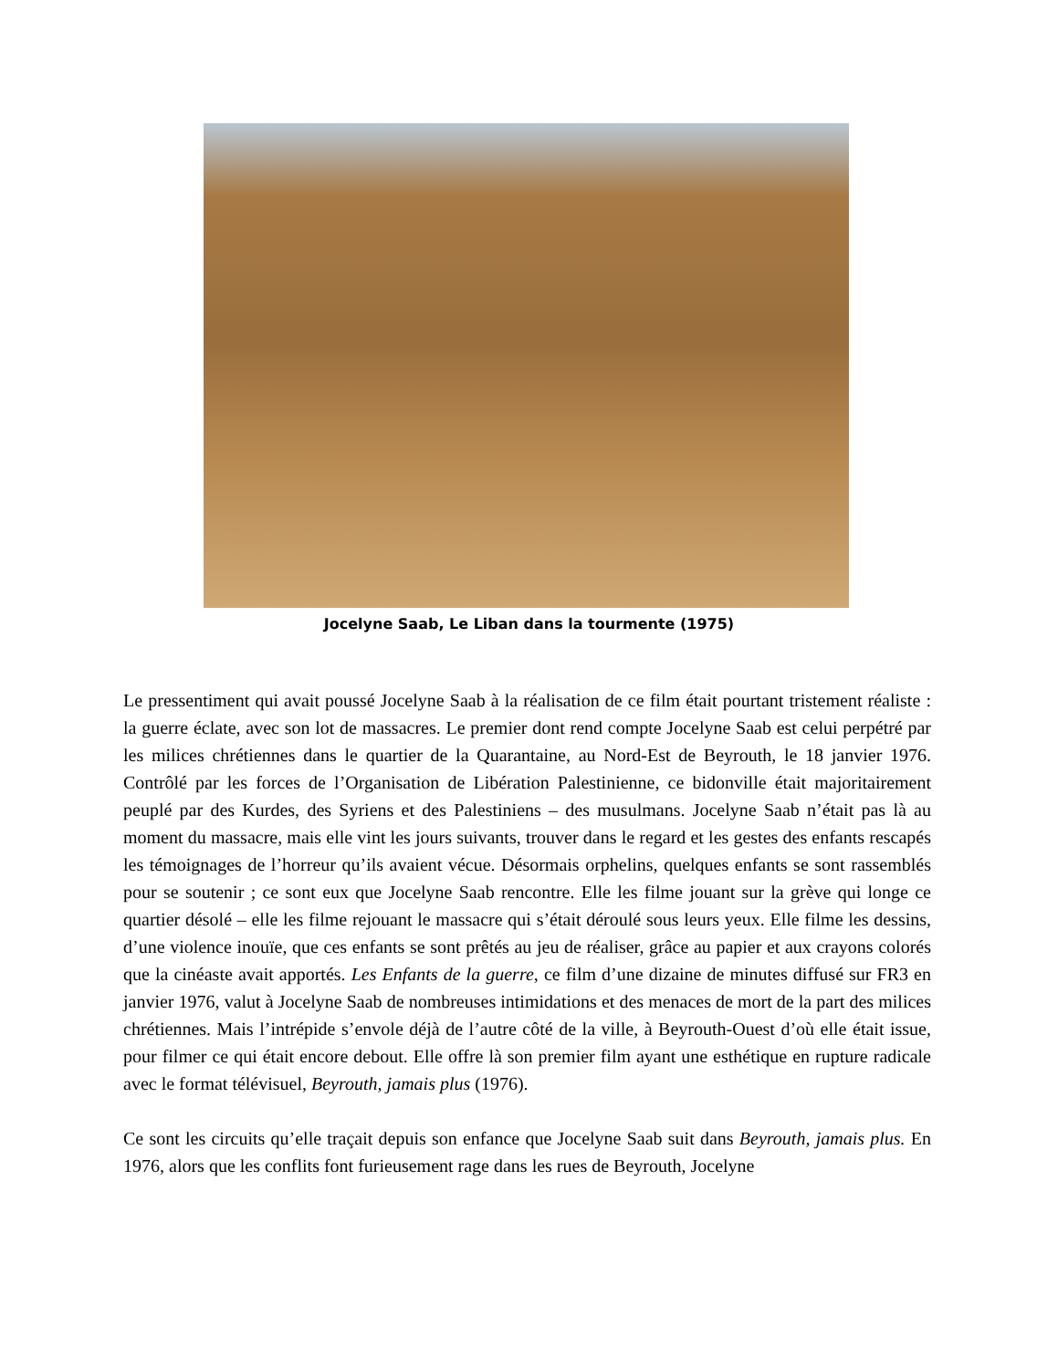Jocelyne Saab, Le Liban dans la tourmente (1975)
Le pressentiment qui avait poussé Jocelyne Saab à la réalisation de ce film était pourtant tristement réaliste : la guerre éclate, avec son lot de massacres. Le premier dont rend compte Jocelyne Saab est celui perpétré par les milices chrétiennes dans le quartier de la Quarantaine, au Nord-Est de Beyrouth, le 18 janvier 1976. Contrôlé par les forces de l’Organisation de Libération Palestinienne, ce bidonville était majoritairement peuplé par des Kurdes, des Syriens et des Palestiniens – des musulmans. Jocelyne Saab n’était pas là au moment du massacre, mais elle vint les jours suivants, trouver dans le regard et les gestes des enfants rescapés les témoignages de l’horreur qu’ils avaient vécue. Désormais orphelins, quelques enfants se sont rassemblés pour se soutenir ; ce sont eux que Jocelyne Saab rencontre. Elle les filme jouant sur la grève qui longe ce quartier désolé – elle les filme rejouant le massacre qui s’était déroulé sous leurs yeux. Elle filme les dessins, d’une violence inouïe, que ces enfants se sont prêtés au jeu de réaliser, grâce au papier et aux crayons colorés que la cinéaste avait apportés. Les Enfants de la guerre, ce film d’une dizaine de minutes diffusé sur FR3 en janvier 1976, valut à Jocelyne Saab de nombreuses intimidations et des menaces de mort de la part des milices chrétiennes. Mais l’intrépide s’envole déjà de l’autre côté de la ville, à Beyrouth-Ouest d’où elle était issue, pour filmer ce qui était encore debout. Elle offre là son premier film ayant une esthétique en rupture radicale avec le format télévisuel, Beyrouth, jamais plus (1976).
Ce sont les circuits qu’elle traçait depuis son enfance que Jocelyne Saab suit dans Beyrouth, jamais plus. En 1976, alors que les conflits font furieusement rage dans les rues de Beyrouth, Jocelyne